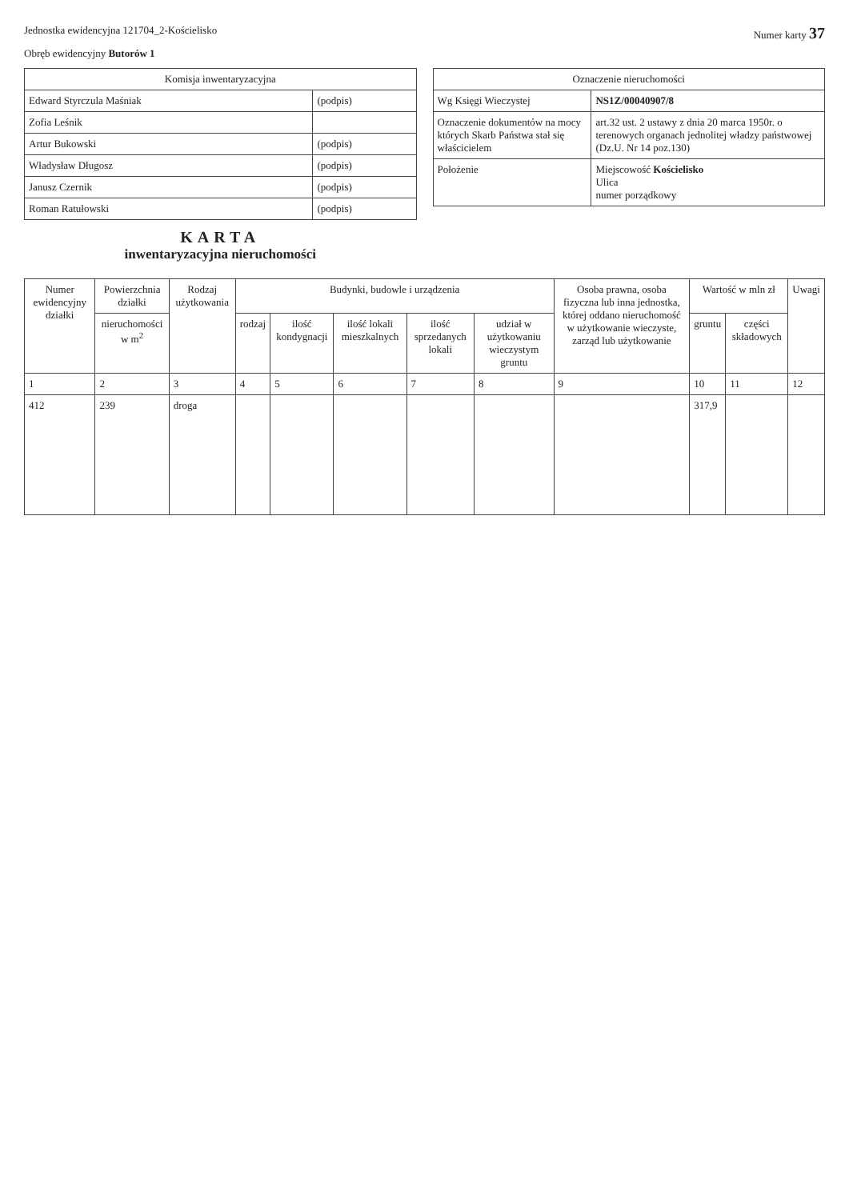Jednostka ewidencyjna 121704_2-Kościelisko
Numer karty 37
Obręb ewidencyjny Butorów 1
| Komisja inwentaryzacyjna | |
| --- | --- |
| Edward Styrczula Maśniak | (podpis) |
| Zofia Leśnik | |
| Artur Bukowski | (podpis) |
| Władysław Długosz | (podpis) |
| Janusz Czernik | (podpis) |
| Roman Ratułowski | (podpis) |
KARTA
inwentaryzacyjna nieruchomości
| Oznaczenie nieruchomości | |
| --- | --- |
| Wg Księgi Wieczystej | NS1Z/00040907/8 |
| Oznaczenie dokumentów na mocy których Skarb Państwa stał się właścicielem | art.32 ust. 2 ustawy z dnia 20 marca 1950r. o terenowych organach jednolitej władzy państwowej (Dz.U. Nr 14 poz.130) |
| Położenie | Miejscowość Kościelisko Ulica numer porządkowy |
| Numer ewidencyjny działki | Powierzchnia działki | Rodzaj użytkowania | Budynki, budowle i urządzenia | | | | | Osoba prawna, osoba fizyczna lub inna jednostka, której oddano nieruchomość w użytkowanie wieczyste, zarząd lub użytkowanie | Wartość w mln zł | | Uwagi |
| --- | --- | --- | --- | --- | --- | --- | --- | --- | --- | --- | --- |
| | nieruchomości w m<sup>2</sup> | | rodzaj | ilość kondygnacji | ilość lokali mieszkalnych | ilość sprzedanych lokali | udział w użytkowaniu wieczystym gruntu | | gruntu | części składowych | |
| 1 | 2 | 3 | 4 | 5 | 6 | 7 | 8 | 9 | 10 | 11 | 12 |
| 412 | 239 | droga | | | | | | | 317,9 | | |